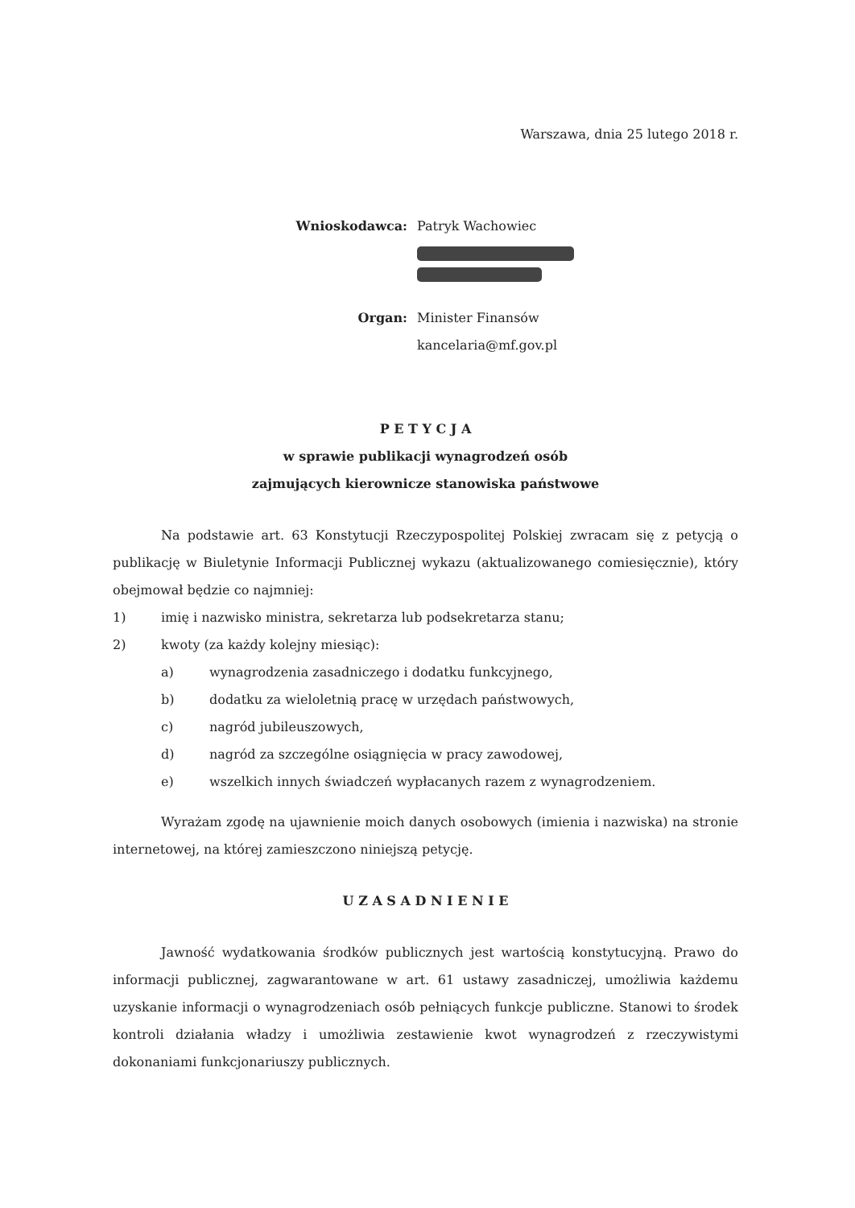Warszawa, dnia 25 lutego 2018 r.
Wnioskodawca: Patryk Wachowiec
Organ: Minister Finansów
kancelaria@mf.gov.pl
P E T Y C J A
w sprawie publikacji wynagrodzeń osób
zajmujących kierownicze stanowiska państwowe
Na podstawie art. 63 Konstytucji Rzeczypospolitej Polskiej zwracam się z petycją o publikację w Biuletynie Informacji Publicznej wykazu (aktualizowanego comiesięcznie), który obejmował będzie co najmniej:
1) imię i nazwisko ministra, sekretarza lub podsekretarza stanu;
2) kwoty (za każdy kolejny miesiąc):
a) wynagrodzenia zasadniczego i dodatku funkcyjnego,
b) dodatku za wieloletnią pracę w urzędach państwowych,
c) nagród jubileuszowych,
d) nagród za szczególne osiągnięcia w pracy zawodowej,
e) wszelkich innych świadczeń wypłacanych razem z wynagrodzeniem.
Wyrażam zgodę na ujawnienie moich danych osobowych (imienia i nazwiska) na stronie internetowej, na której zamieszczono niniejszą petycję.
U Z A S A D N I E N I E
Jawność wydatkowania środków publicznych jest wartością konstytucyjną. Prawo do informacji publicznej, zagwarantowane w art. 61 ustawy zasadniczej, umożliwia każdemu uzyskanie informacji o wynagrodzeniach osób pełniących funkcje publiczne. Stanowi to środek kontroli działania władzy i umożliwia zestawienie kwot wynagrodzeń z rzeczywistymi dokonaniami funkcjonariuszy publicznych.